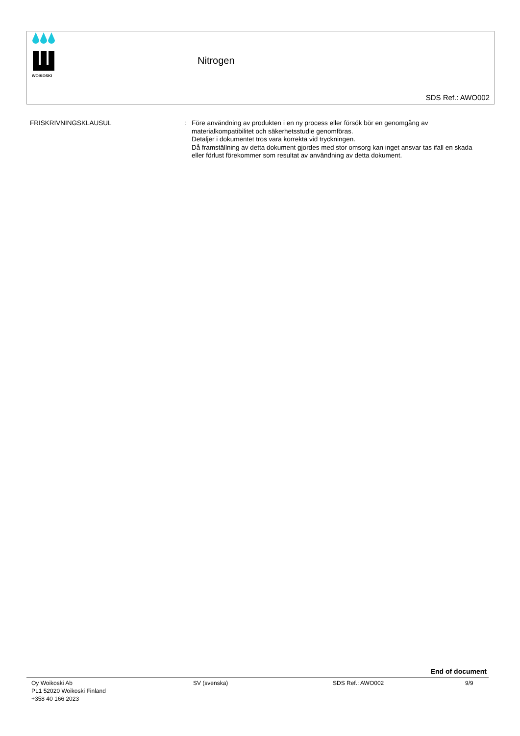WOIKOSKI
Nitrogen
SDS Ref.: AWO002
FRISKRIVNINGSKLAUSUL : Före användning av produkten i en ny process eller försök bör en genomgång av materialkompatibilitet och säkerhetsstudie genomföras.
Detaljer i dokumentet tros vara korrekta vid tryckningen.
Då framställning av detta dokument gjordes med stor omsorg kan inget ansvar tas ifall en skada eller förlust förekommer som resultat av användning av detta dokument.
End of document
Oy Woikoski Ab
PL1 52020 Woikoski Finland
+358 40 166 2023
SV (svenska) SDS Ref.: AWO002 9/9